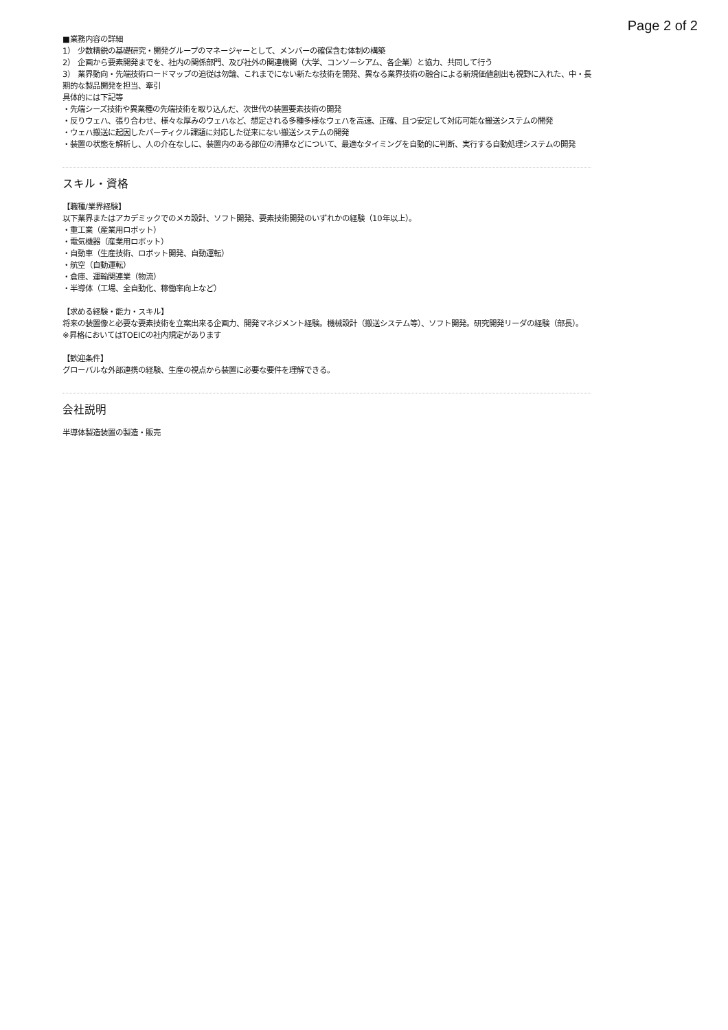Page 2 of 2
■業務内容の詳細
1） 少数精鋭の基礎研究・開発グループのマネージャーとして、メンバーの確保含む体制の構築
2） 企画から要素開発までを、社内の関係部門、及び社外の関連機関（大学、コンソーシアム、各企業）と協力、共同して行う
3） 業界動向・先端技術ロードマップの追従は勿論、これまでにない新たな技術を開発、異なる業界技術の融合による新規価値創出も視野に入れた、中・長期的な製品開発を担当、牽引
具体的には下記等
・先端シーズ技術や異業種の先端技術を取り込んだ、次世代の装置要素技術の開発
・反りウェハ、張り合わせ、様々な厚みのウェハなど、想定される多種多様なウェハを高速、正確、且つ安定して対応可能な搬送システムの開発
・ウェハ搬送に起因したパーティクル課題に対応した従来にない搬送システムの開発
・装置の状態を解析し、人の介在なしに、装置内のある部位の清掃などについて、最適なタイミングを自動的に判断、実行する自動処理システムの開発
スキル・資格
【職種/業界経験】
以下業界またはアカデミックでのメカ設計、ソフト開発、要素技術開発のいずれかの経験（10年以上）。
・重工業（産業用ロボット）
・電気機器（産業用ロボット）
・自動車（生産技術、ロボット開発、自動運転）
・航空（自動運転）
・倉庫、運輸関連業（物流）
・半導体（工場、全自動化、稼働率向上など）
【求める経験・能力・スキル】
将来の装置像と必要な要素技術を立案出来る企画力、開発マネジメント経験。機械設計（搬送システム等）、ソフト開発。研究開発リーダの経験（部長）。
※昇格においてはTOEICの社内規定があります
【歓迎条件】
グローバルな外部連携の経験、生産の視点から装置に必要な要件を理解できる。
会社説明
半導体製造装置の製造・販売